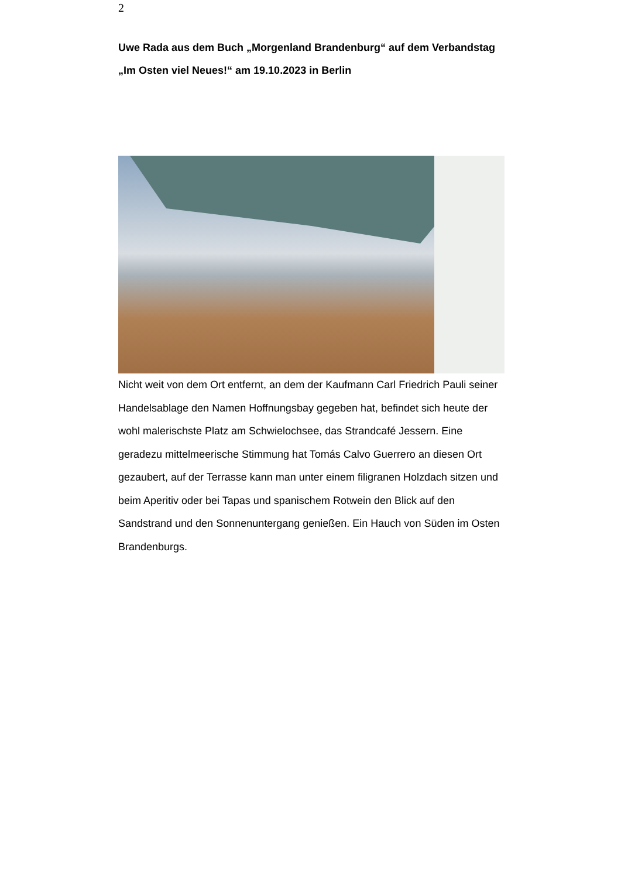2
Uwe Rada aus dem Buch „Morgenland Brandenburg“ auf dem Verbandstag „Im Osten viel Neues!“ am 19.10.2023 in Berlin
Nicht weit von dem Ort entfernt, an dem der Kaufmann Carl Friedrich Pauli seiner Handelsablage den Namen Hoffnungsbay gegeben hat, befindet sich heute der wohl malerischste Platz am Schwielochsee, das Strandcafé Jessern. Eine geradezu mittelmeerische Stimmung hat Tomás Calvo Guerrero an diesen Ort gezaubert, auf der Terrasse kann man unter einem filigranen Holzdach sitzen und beim Aperitiv oder bei Tapas und spanischem Rotwein den Blick auf den Sandstrand und den Sonnenuntergang genießen. Ein Hauch von Süden im Osten Brandenburgs.